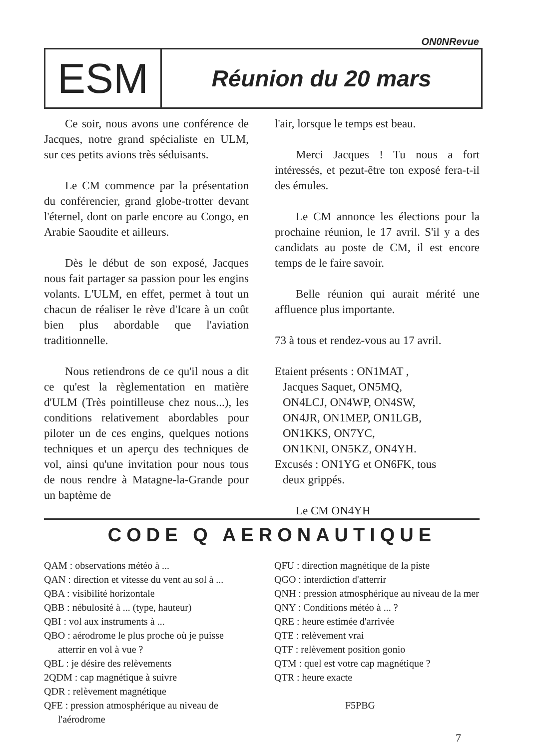ON0NRevue
ESM
Réunion du 20 mars
Ce soir, nous avons une conférence de Jacques, notre grand spécialiste en ULM, sur ces petits avions très séduisants.
Le CM commence par la présentation du conférencier, grand globe-trotter devant l'éternel, dont on parle encore au Congo, en Arabie Saoudite et ailleurs.
Dès le début de son exposé, Jacques nous fait partager sa passion pour les engins volants. L'ULM, en effet, permet à tout un chacun de réaliser le rève d'Icare à un coût bien plus abordable que l'aviation traditionnelle.
Nous retiendrons de ce qu'il nous a dit ce qu'est la règlementation en matière d'ULM (Très pointilleuse chez nous...), les conditions relativement abordables pour piloter un de ces engins, quelques notions techniques et un aperçu des techniques de vol, ainsi qu'une invitation pour nous tous de nous rendre à Matagne-la-Grande pour un baptème de
l'air, lorsque le temps est beau.
Merci Jacques ! Tu nous a fort intéressés, et pezut-être ton exposé fera-t-il des émules.
Le CM annonce les élections pour la prochaine réunion, le 17 avril. S'il y a des candidats au poste de CM, il est encore temps de le faire savoir.
Belle réunion qui aurait mérité une affluence plus importante.
73 à tous et rendez-vous au 17 avril.
Etaient présents : ON1MAT ,
Jacques Saquet, ON5MQ,
ON4LCJ, ON4WP, ON4SW,
ON4JR, ON1MEP, ON1LGB,
ON1KKS, ON7YC,
ON1KNI, ON5KZ, ON4YH.
Excusés : ON1YG et ON6FK, tous
deux grippés.
Le CM ON4YH
CODE Q AERONAUTIQUE
QAM : observations météo à ...
QAN : direction et vitesse du vent au sol à ...
QBA : visibilité horizontale
QBB : nébulosité à ... (type, hauteur)
QBI : vol aux instruments à ...
QBO : aérodrome le plus proche où je puisse atterrir en vol à vue ?
QBL : je désire des relèvements
2QDM : cap magnétique à suivre
QDR : relèvement magnétique
QFE : pression atmosphérique au niveau de l'aérodrome
QFU : direction magnétique de la piste
QGO : interdiction d'atterrir
QNH : pression atmosphérique au niveau de la mer
QNY : Conditions météo à ... ?
QRE : heure estimée d'arrivée
QTE : relèvement vrai
QTF : relèvement position gonio
QTM : quel est votre cap magnétique ?
QTR : heure exacte
F5PBG
7